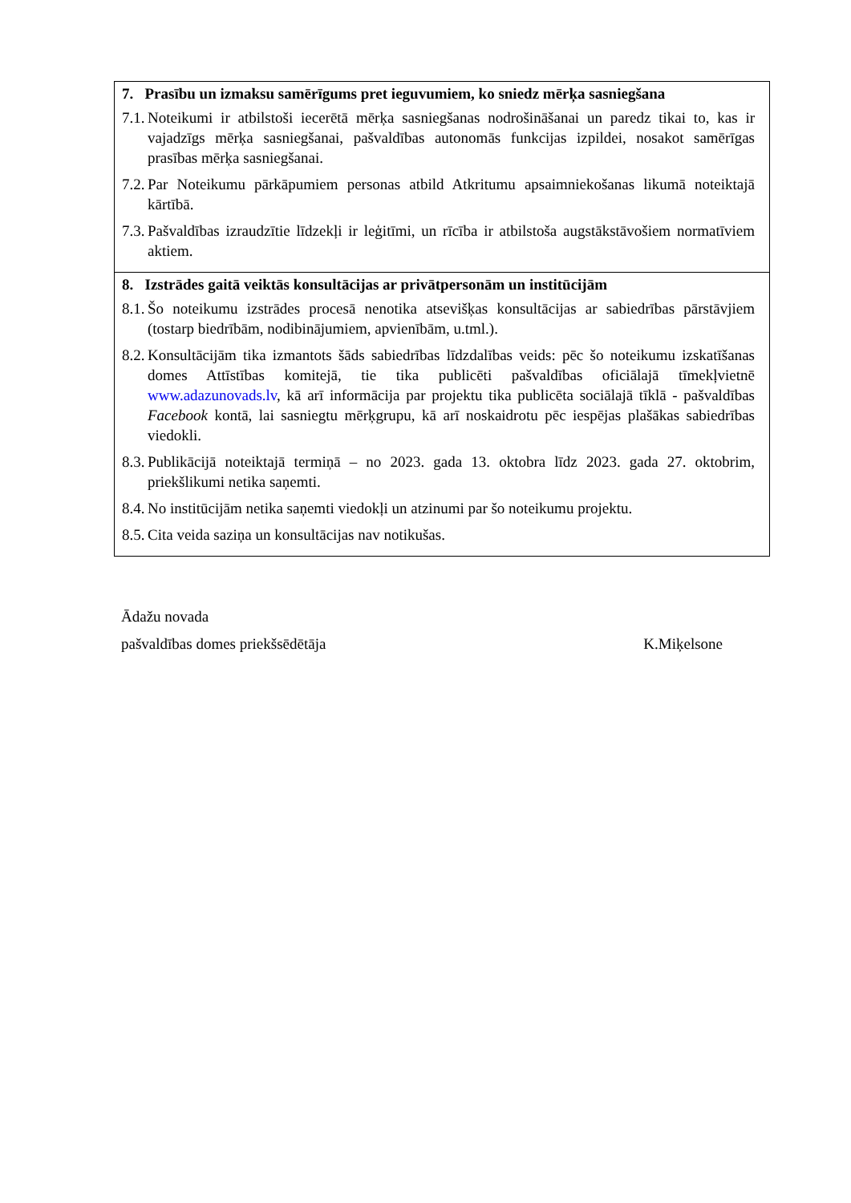| 7. Prasību un izmaksu samērīgums pret ieguvumiem, ko sniedz mērķa sasniegšana 7.1. Noteikumi ir atbilstoši iecerētā mērķa sasniegšanas nodrošināšanai un paredz tikai to, kas ir vajadzīgs mērķa sasniegšanai, pašvaldības autonomās funkcijas izpildei, nosakot samērīgas prasības mērķa sasniegšanai. 7.2. Par Noteikumu pārkāpumiem personas atbild Atkritumu apsaimniekošanas likumā noteiktajā kārtībā. 7.3. Pašvaldības izraudzītie līdzekļi ir leģitīmi, un rīcība ir atbilstoša augstākstāvošiem normatīviem aktiem. |
| 8. Izstrādes gaitā veiktās konsultācijas ar privātpersonām un institūcijām 8.1. Šo noteikumu izstrādes procesā nenotika atsevišķas konsultācijas ar sabiedrības pārstāvjiem (tostarp biedrībām, nodibinājumiem, apvienībām, u.tml.). 8.2. Konsultācijām tika izmantots šāds sabiedrības līdzdalības veids: pēc šo noteikumu izskatīšanas domes Attīstības komitejā, tie tika publicēti pašvaldības oficiālajā tīmekļvietnē www.adazunovads.lv , kā arī informācija par projektu tika publicēta sociālajā tīklā - pašvaldības Facebook kontā, lai sasniegtu mērķgrupu, kā arī noskaidrotu pēc iespējas plašākas sabiedrības viedokli. 8.3. Publikācijā noteiktajā termiņā – no 2023. gada 13. oktobra līdz 2023. gada 27. oktobrim, priekšlikumi netika saņemti. 8.4. No institūcijām netika saņemti viedokļi un atzinumi par šo noteikumu projektu. 8.5. Cita veida saziņa un konsultācijas nav notikušas. |
Ādažu novada
pašvaldības domes priekšsēdētāja K.Miķelsone